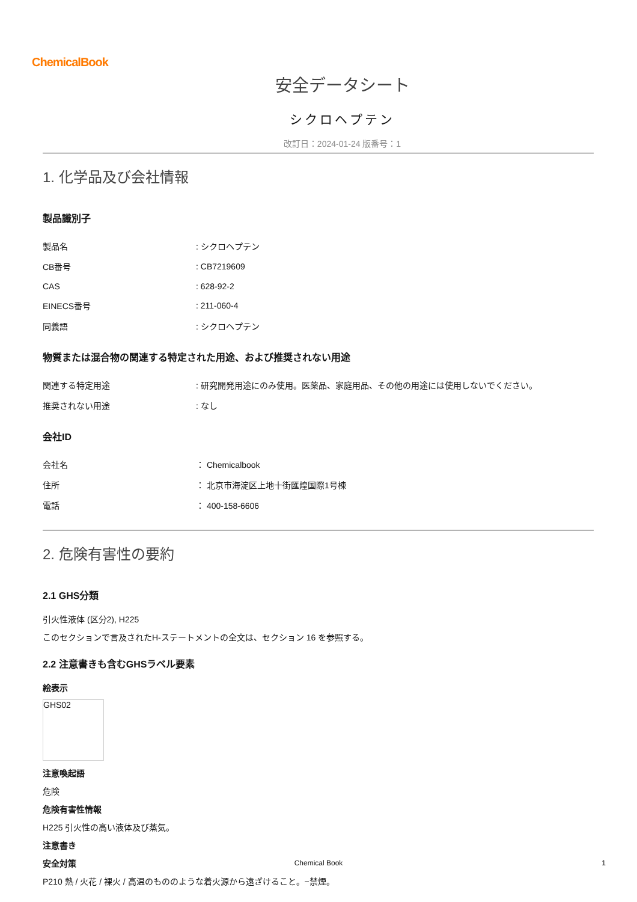ChemicalBook
安全データシート
シクロヘプテン
改訂日：2024-01-24 版番号：1
1. 化学品及び会社情報
製品識別子
| 製品名 | : シクロヘプテン |
| CB番号 | : CB7219609 |
| CAS | : 628-92-2 |
| EINECS番号 | : 211-060-4 |
| 同義語 | : シクロヘプテン |
物質または混合物の関連する特定された用途、および推奨されない用途
| 関連する特定用途 | : 研究開発用途にのみ使用。医薬品、家庭用品、その他の用途には使用しないでください。 |
| 推奨されない用途 | : なし |
会社ID
| 会社名 | ： Chemicalbook |
| 住所 | ： 北京市海淀区上地十街匯煌国際1号棟 |
| 電話 | ： 400-158-6606 |
2. 危険有害性の要約
2.1 GHS分類
引火性液体 (区分2), H225
このセクションで言及されたH-ステートメントの全文は、セクション 16 を参照する。
2.2 注意書きも含むGHSラベル要素
絵表示
GHS02
注意喚起語
危険
危険有害性情報
H225 引火性の高い液体及び蒸気。
注意書き
安全対策
P210 熱 / 火花 / 裸火 / 高温のもののような着火源から遠ざけること。−禁煙。
Chemical Book 1